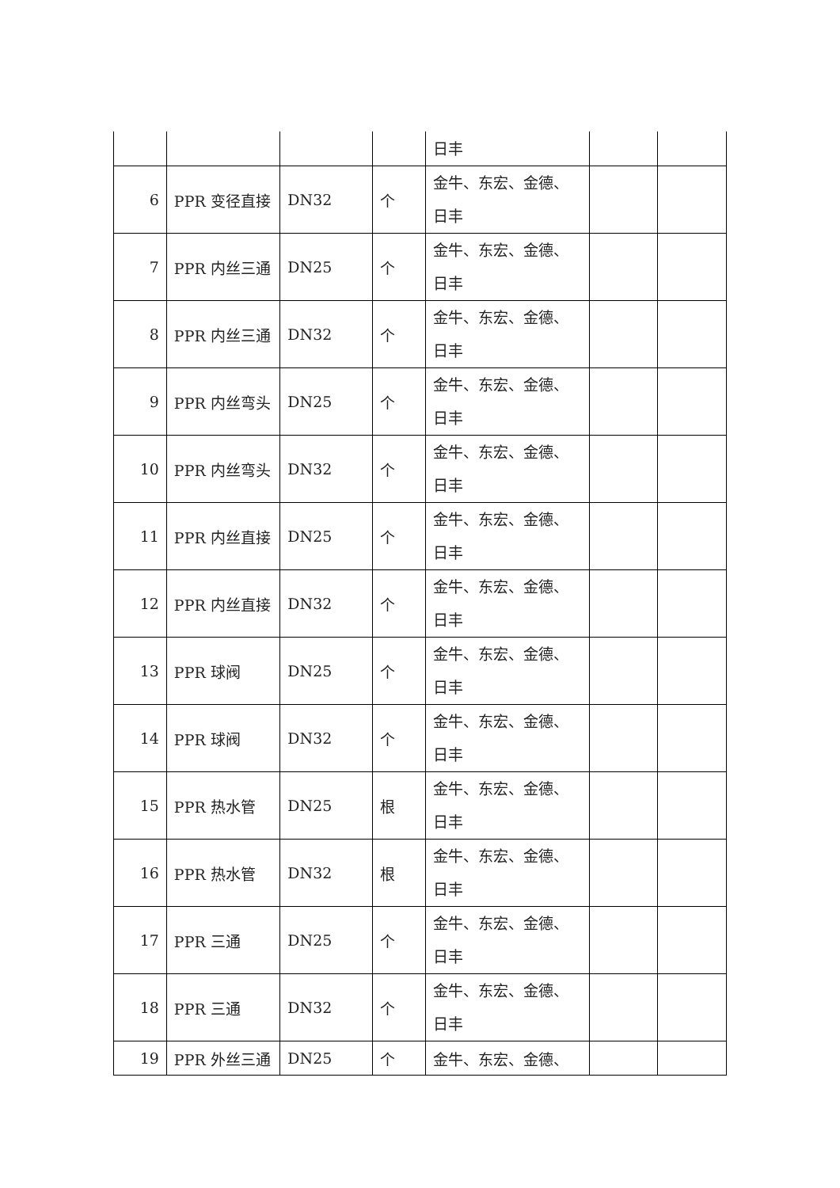| | | | | 日丰 | | |
| 6 | PPR 变径直接 | DN32 | 个 | 金牛、东宏、金德、日丰 | | |
| 7 | PPR 内丝三通 | DN25 | 个 | 金牛、东宏、金德、日丰 | | |
| 8 | PPR 内丝三通 | DN32 | 个 | 金牛、东宏、金德、日丰 | | |
| 9 | PPR 内丝弯头 | DN25 | 个 | 金牛、东宏、金德、日丰 | | |
| 10 | PPR 内丝弯头 | DN32 | 个 | 金牛、东宏、金德、日丰 | | |
| 11 | PPR 内丝直接 | DN25 | 个 | 金牛、东宏、金德、日丰 | | |
| 12 | PPR 内丝直接 | DN32 | 个 | 金牛、东宏、金德、日丰 | | |
| 13 | PPR 球阀 | DN25 | 个 | 金牛、东宏、金德、日丰 | | |
| 14 | PPR 球阀 | DN32 | 个 | 金牛、东宏、金德、日丰 | | |
| 15 | PPR 热水管 | DN25 | 根 | 金牛、东宏、金德、日丰 | | |
| 16 | PPR 热水管 | DN32 | 根 | 金牛、东宏、金德、日丰 | | |
| 17 | PPR 三通 | DN25 | 个 | 金牛、东宏、金德、日丰 | | |
| 18 | PPR 三通 | DN32 | 个 | 金牛、东宏、金德、日丰 | | |
| 19 | PPR 外丝三通 | DN25 | 个 | 金牛、东宏、金德、 | | |